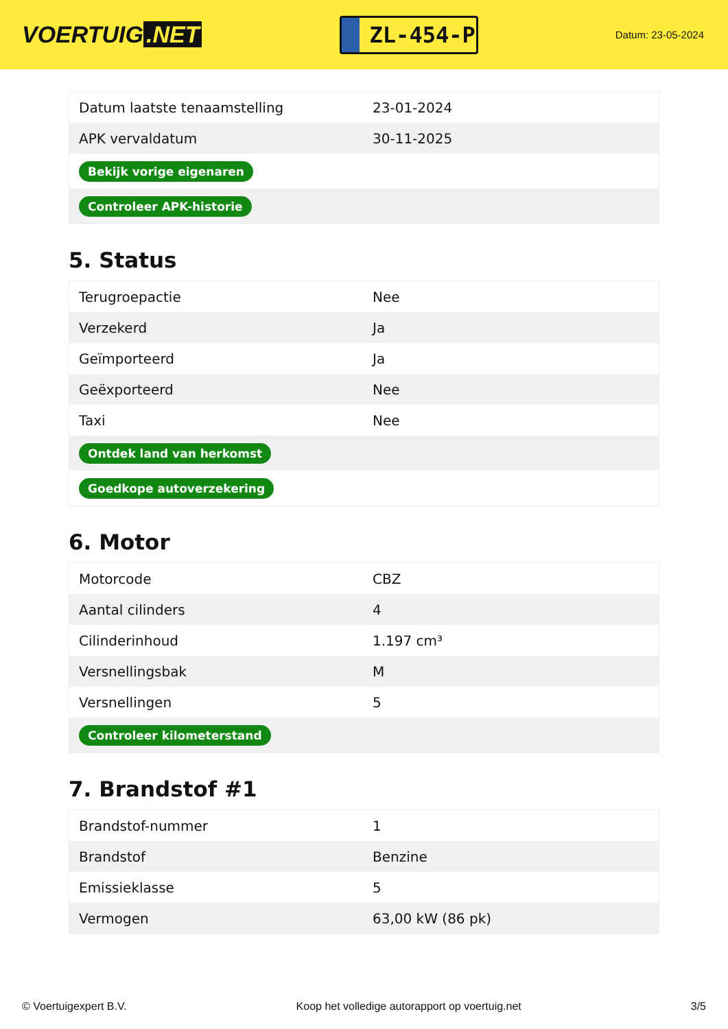VOERTUIG.NET
ZL-454-P
Datum: 23-05-2024
| Datum laatste tenaamstelling | 23-01-2024 |
| APK vervaldatum | 30-11-2025 |
| Bekijk vorige eigenaren | |
| Controleer APK-historie | |
5. Status
| Terugroepactie | Nee |
| Verzekerd | Ja |
| Geïmporteerd | Ja |
| Geëxporteerd | Nee |
| Taxi | Nee |
| Ontdek land van herkomst | |
| Goedkope autoverzekering | |
6. Motor
| Motorcode | CBZ |
| Aantal cilinders | 4 |
| Cilinderinhoud | 1.197 cm³ |
| Versnellingsbak | M |
| Versnellingen | 5 |
| Controleer kilometerstand | |
7. Brandstof #1
| Brandstof-nummer | 1 |
| Brandstof | Benzine |
| Emissieklasse | 5 |
| Vermogen | 63,00 kW (86 pk) |
© Voertuigexpert B.V. Koop het volledige autorapport op voertuig.net 3/5